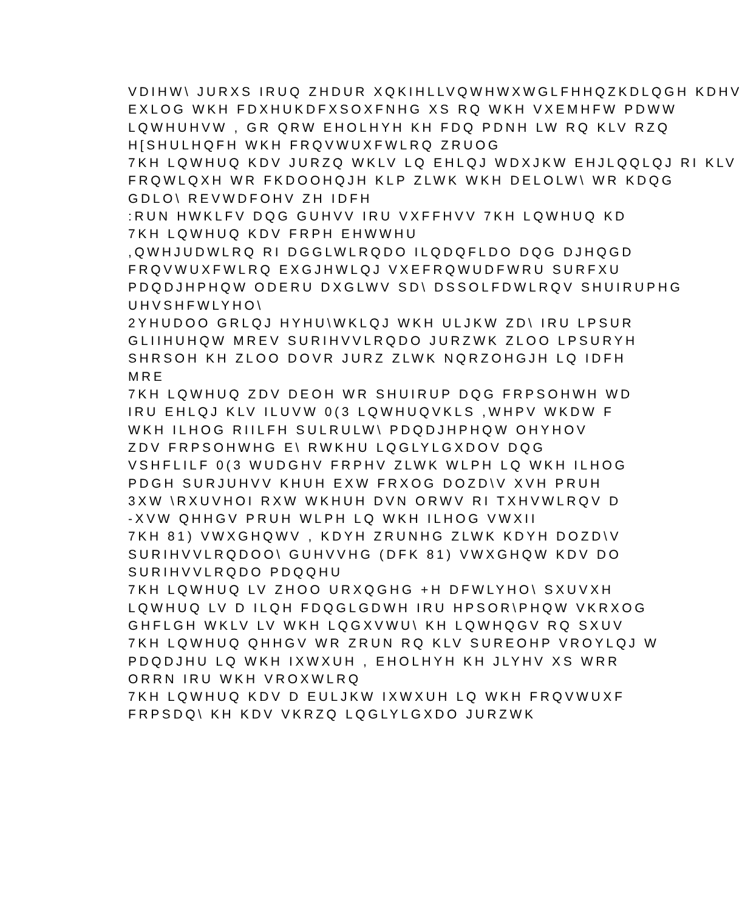VDIHW\ JURXS IRUQ ZHDUR XQKIHLLVQWHWXWGLFHHQZKDLQGH KDHV
EXLOG WKH FDXHUKDFXSOXFNHG XS RQ WKH VXEMHFW PDWW
LQWHUHVW , GR QRW EHOLHYH KH FDQ PDNH LW RQ KLV RZQ
H[SHULHQFH WKH FRQVWUXFWLRQ ZRUOG
7KH LQWHUQ KDV JURZQ WKLV LQ EHLQJ WDXJKW EHJLQQLQJ RI KLV
FRQWLQXH WR FKDOOHQJH KLP ZLWK WKH DELOLW\ WR KDQG
GDLO\ REVWDFOHV ZH IDFH
:RUN HWKLFV DQG GUHVV IRU VXFFHVV 7KH LQWHUQ KD
7KH LQWHUQ KDV FRPH EHWWHU
,QWHJUDWLRQ RI DGGLWLRQDO ILQDQFLDO DQG DJHQGD
FRQVWUXFWLRQ EXGJHWLQJ VXEFRQWUDFWRU SURFXU
PDQDJHPHQW ODERU DXGLWV SD\ DSSOLFDWLRQV SHUIRUPHG
UHVSHFWLYHO\
2YHUDOO GRLQJ HYHU\WKLQJ WKH ULJKW ZD\ IRU LPSUR
GLIIHUHQW MREV SURIHVVLRQDO JURZWK ZLOO LPSURYH
SHRSOH KH ZLOO DOVR JURZ ZLWK NQRZOHGJH LQ IDFH
MRE
7KH LQWHUQ ZDV DEOH WR SHUIRUP DQG FRPSOHWH WD
IRU EHLQJ KLV ILUVW 0(3 LQWHUQVKLS ,WHPV WKDW F
WKH ILHOG RIILFH SULRULW\ PDQDJHPHQW OHYHOV
ZDV FRPSOHWHG E\ RWKHU LQGLYLGXDOV DQG
VSHFLILF 0(3 WUDGHV FRPHV ZLWK WLPH LQ WKH ILHOG
PDGH SURJUHVV KHUH EXW FRXOG DOZD\V XVH PRUH
3XW \RXUVHOI RXW WKHUH DVN ORWV RI TXHVWLRQV D
-XVW QHHGV PRUH WLPH LQ WKH ILHOG VWXII
7KH 81) VWXGHQWV , KDYH ZRUNHG ZLWK KDYH DOZD\V
SURIHVVLRQDOO\ GUHVVHG (DFK 81) VWXGHQW KDV DO
SURIHVVLRQDO PDQQHU
7KH LQWHUQ LV ZHOO URXQGHG +H DFWLYHO\ SXUVXH
LQWHUQ LV D ILQH FDQGLGDWH IRU HPSOR\PHQW VKRXOG
GHFLGH WKLV LV WKH LQGXVWU\ KH LQWHQGV RQ SXUV
7KH LQWHUQ QHHGV WR ZRUN RQ KLV SUREOHP VROYLQJ W
PDQDJHU LQ WKH IXWXUH , EHOLHYH KH JLYHV XS WRR
ORRN IRU WKH VROXWLRQ
7KH LQWHUQ KDV D EULJKW IXWXUH LQ WKH FRQVWUXF
FRPSDQ\ KH KDV VKRZQ LQGLYLGXDO JURZWK